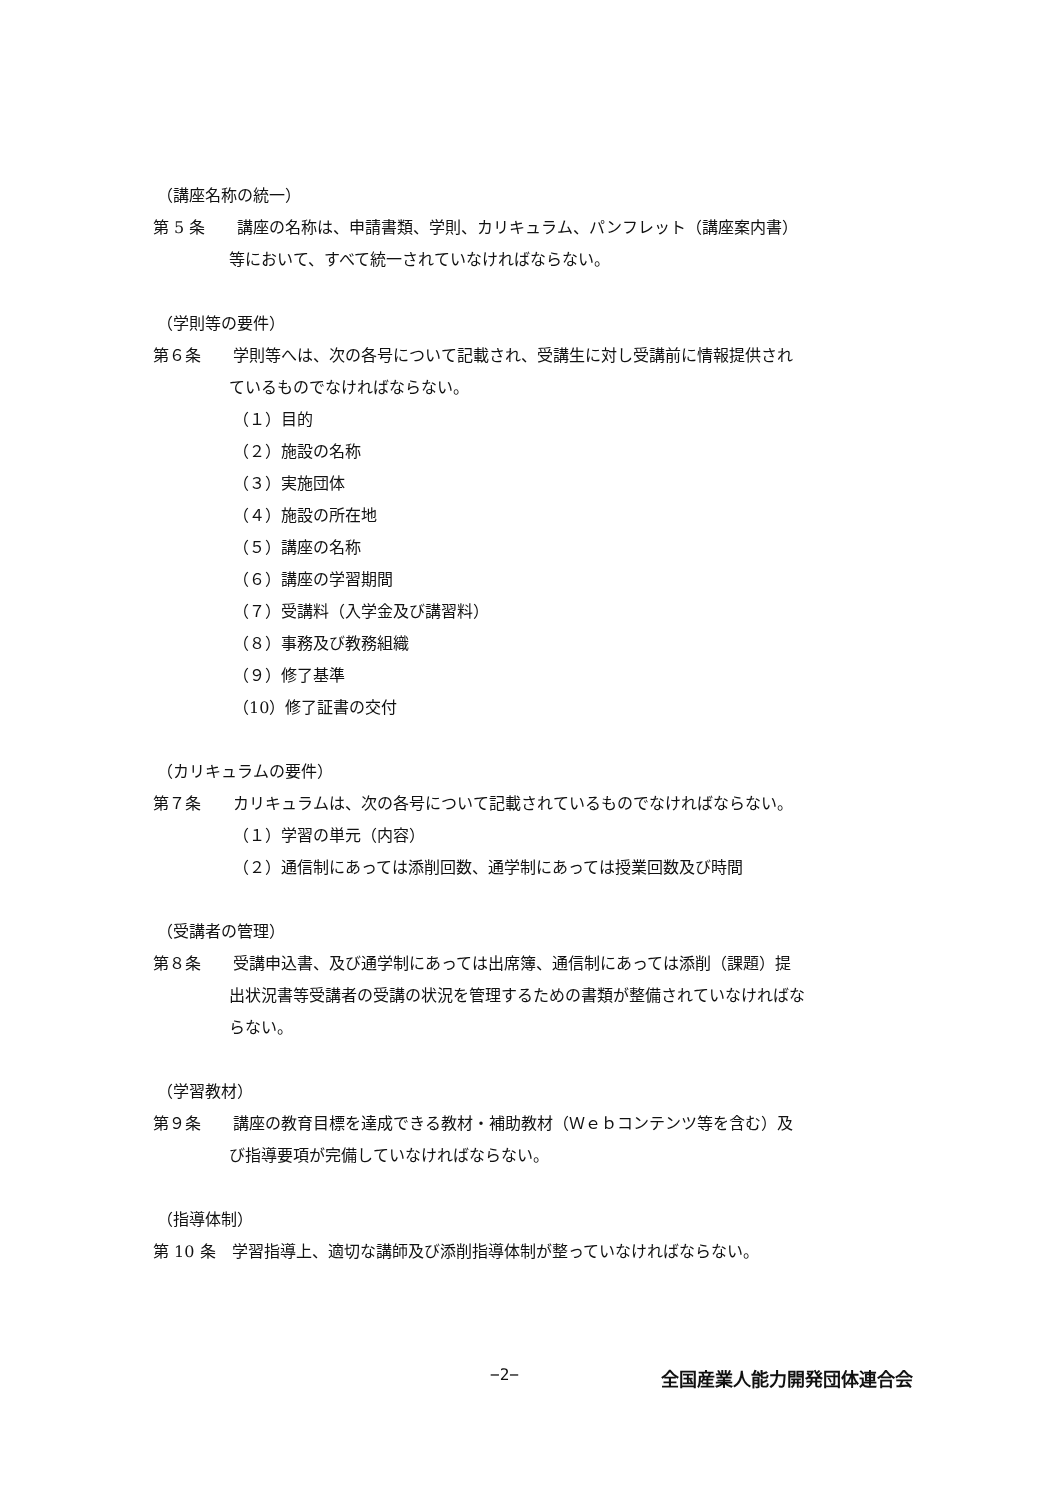（講座名称の統一）
第 5 条　　講座の名称は、申請書類、学則、カリキュラム、パンフレット（講座案内書）
等において、すべて統一されていなければならない。
（学則等の要件）
第６条　　学則等へは、次の各号について記載され、受講生に対し受講前に情報提供され
ているものでなければならない。
（１）目的
（２）施設の名称
（３）実施団体
（４）施設の所在地
（５）講座の名称
（６）講座の学習期間
（７）受講料（入学金及び講習料）
（８）事務及び教務組織
（９）修了基準
（10）修了証書の交付
（カリキュラムの要件）
第７条　　カリキュラムは、次の各号について記載されているものでなければならない。
（１）学習の単元（内容）
（２）通信制にあっては添削回数、通学制にあっては授業回数及び時間
（受講者の管理）
第８条　　受講申込書、及び通学制にあっては出席簿、通信制にあっては添削（課題）提
出状況書等受講者の受講の状況を管理するための書類が整備されていなければな
らない。
（学習教材）
第９条　　講座の教育目標を達成できる教材・補助教材（Ｗｅｂコンテンツ等を含む）及
び指導要項が完備していなければならない。
（指導体制）
第 10 条　学習指導上、適切な講師及び添削指導体制が整っていなければならない。
−2− 全国産業人能力開発団体連合会